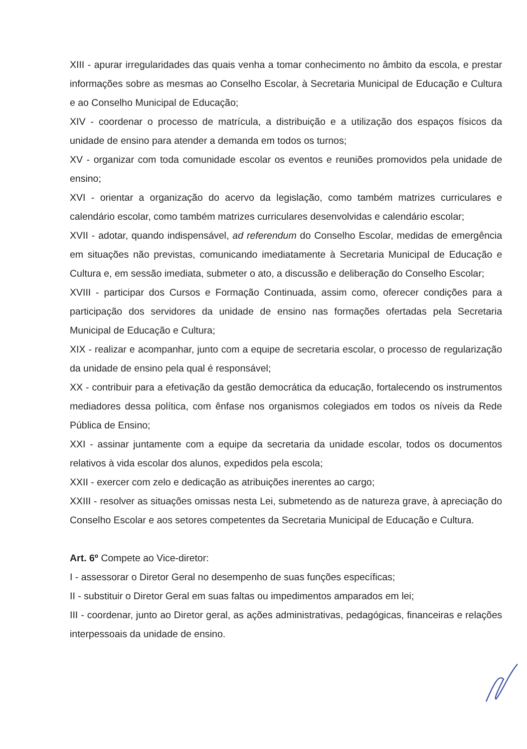XIII - apurar irregularidades das quais venha a tomar conhecimento no âmbito da escola, e prestar informações sobre as mesmas ao Conselho Escolar, à Secretaria Municipal de Educação e Cultura e ao Conselho Municipal de Educação;
XIV - coordenar o processo de matrícula, a distribuição e a utilização dos espaços físicos da unidade de ensino para atender a demanda em todos os turnos;
XV - organizar com toda comunidade escolar os eventos e reuniões promovidos pela unidade de ensino;
XVI - orientar a organização do acervo da legislação, como também matrizes curriculares e calendário escolar, como também matrizes curriculares desenvolvidas e calendário escolar;
XVII - adotar, quando indispensável, ad referendum do Conselho Escolar, medidas de emergência em situações não previstas, comunicando imediatamente à Secretaria Municipal de Educação e Cultura e, em sessão imediata, submeter o ato, a discussão e deliberação do Conselho Escolar;
XVIII - participar dos Cursos e Formação Continuada, assim como, oferecer condições para a participação dos servidores da unidade de ensino nas formações ofertadas pela Secretaria Municipal de Educação e Cultura;
XIX - realizar e acompanhar, junto com a equipe de secretaria escolar, o processo de regularização da unidade de ensino pela qual é responsável;
XX - contribuir para a efetivação da gestão democrática da educação, fortalecendo os instrumentos mediadores dessa política, com ênfase nos organismos colegiados em todos os níveis da Rede Pública de Ensino;
XXI - assinar juntamente com a equipe da secretaria da unidade escolar, todos os documentos relativos à vida escolar dos alunos, expedidos pela escola;
XXII - exercer com zelo e dedicação as atribuições inerentes ao cargo;
XXIII - resolver as situações omissas nesta Lei, submetendo as de natureza grave, à apreciação do Conselho Escolar e aos setores competentes da Secretaria Municipal de Educação e Cultura.
Art. 6º Compete ao Vice-diretor:
I - assessorar o Diretor Geral no desempenho de suas funções específicas;
II - substituir o Diretor Geral em suas faltas ou impedimentos amparados em lei;
III - coordenar, junto ao Diretor geral, as ações administrativas, pedagógicas, financeiras e relações interpessoais da unidade de ensino.